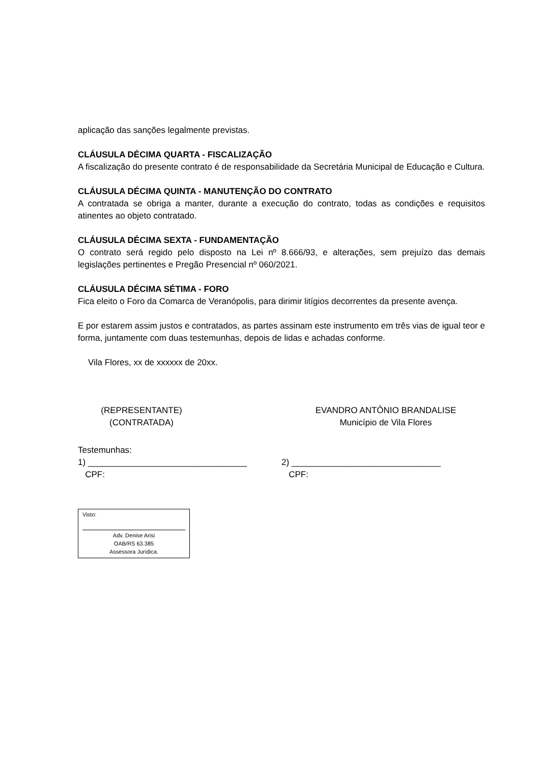aplicação das sanções legalmente previstas.
CLÁUSULA DÉCIMA QUARTA - FISCALIZAÇÃO
A fiscalização do presente contrato é de responsabilidade da Secretária Municipal de Educação e Cultura.
CLÁUSULA DÉCIMA QUINTA - MANUTENÇÃO DO CONTRATO
A contratada se obriga a manter, durante a execução do contrato, todas as condições e requisitos atinentes ao objeto contratado.
CLÁUSULA DÉCIMA SEXTA - FUNDAMENTAÇÃO
O contrato será regido pelo disposto na Lei nº 8.666/93, e alterações, sem prejuízo das demais legislações pertinentes e Pregão Presencial nº 060/2021.
CLÁUSULA DÉCIMA SÉTIMA - FORO
Fica eleito o Foro da Comarca de Veranópolis, para dirimir litígios decorrentes da presente avença.
E por estarem assim justos e contratados, as partes assinam este instrumento em três vias de igual teor e forma, juntamente com duas testemunhas, depois de lidas e achadas conforme.
Vila Flores, xx de xxxxxx de 20xx.
(REPRESENTANTE)
(CONTRATADA)
EVANDRO ANTÔNIO BRANDALISE
Município de Vila Flores
Testemunhas:
1) _________________________________
CPF:
2) _______________________________
CPF:
Visto:
Adv. Denise Arisi
OAB/RS 63.385
Assessora Jurídica.